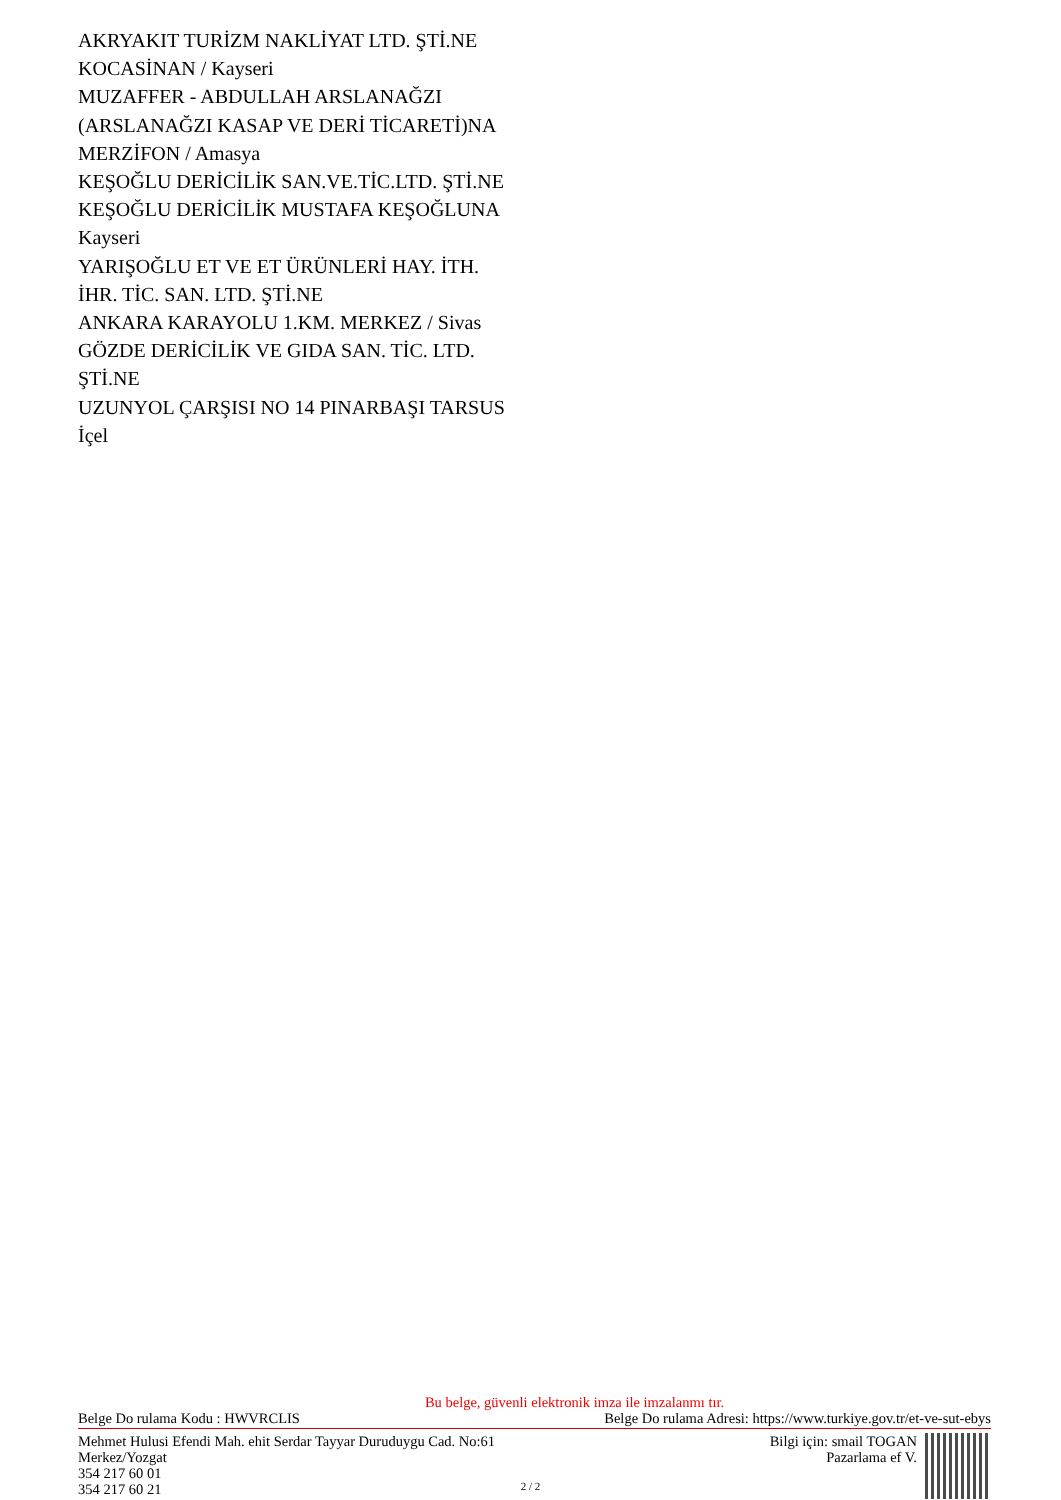AKRYAKIT TURİZM NAKLİYAT LTD. ŞTİ.NE
KOCASİNAN / Kayseri
MUZAFFER - ABDULLAH ARSLANAĞZI
(ARSLANAĞZI KASAP VE DERİ TİCARETİ)NA
MERZİFON / Amasya
KEŞOĞLU DERİCİLİK SAN.VE.TİC.LTD. ŞTİ.NE
KEŞOĞLU DERİCİLİK MUSTAFA KEŞOĞLUNA
Kayseri
YARIŞOĞLU ET VE ET ÜRÜNLERİ HAY. İTH.
İHR. TİC. SAN. LTD. ŞTİ.NE
ANKARA KARAYOLU 1.KM. MERKEZ / Sivas
GÖZDE DERİCİLİK VE GIDA SAN. TİC. LTD.
ŞTİ.NE
UZUNYOL ÇARŞISI NO 14 PINARBAŞI TARSUS
İçel
Bu belge, güvenli elektronik imza ile imzalanmı tır.
Belge Do rulama Kodu : HWVRCLIS Belge Do rulama Adresi: https://www.turkiye.gov.tr/et-ve-sut-ebys
Mehmet Hulusi Efendi Mah. ehit Serdar Tayyar Duruduygu Cad. No:61
Merkez/Yozgat
354 217 60 01
354 217 60 21
Bilgi için: smail TOGAN
Pazarlama ef V.
2 / 2